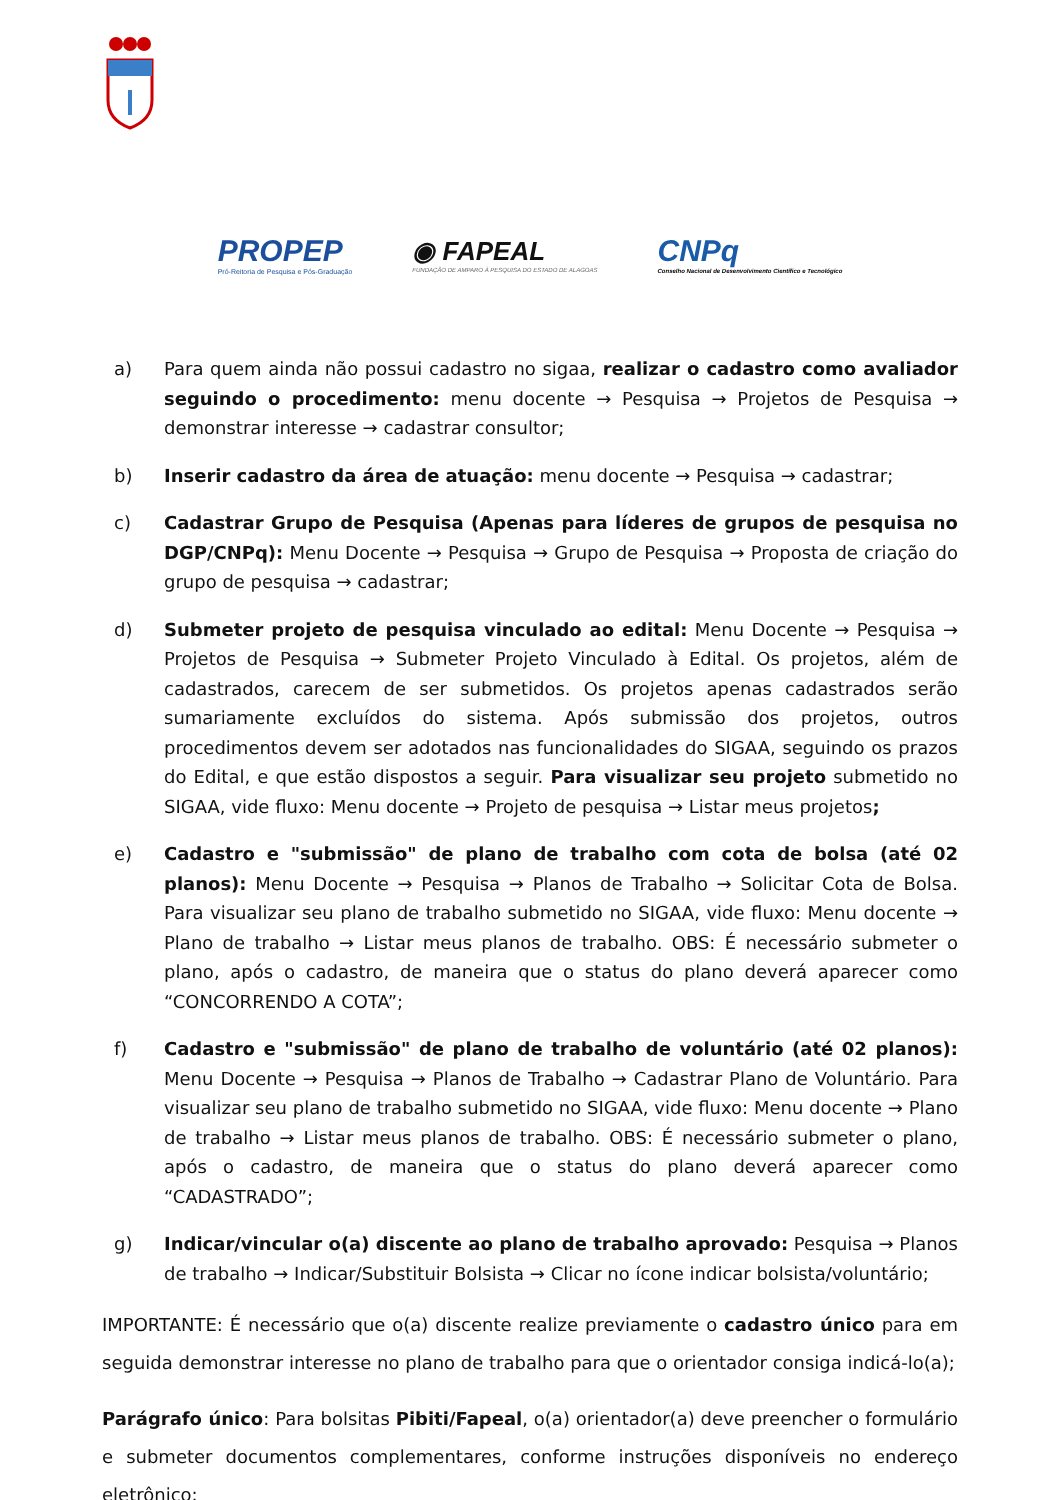PROPEP
Pró-Reitoria de Pesquisa e Pós-Graduação
◉ FAPEAL
FUNDAÇÃO DE AMPARO À PESQUISA DO ESTADO DE ALAGOAS
CNPq
Conselho Nacional de Desenvolvimento Científico e Tecnológico
a) Para quem ainda não possui cadastro no sigaa, realizar o cadastro como avaliador seguindo o procedimento: menu docente → Pesquisa → Projetos de Pesquisa → demonstrar interesse → cadastrar consultor;
b) Inserir cadastro da área de atuação: menu docente → Pesquisa → cadastrar;
c) Cadastrar Grupo de Pesquisa (Apenas para líderes de grupos de pesquisa no DGP/CNPq): Menu Docente → Pesquisa → Grupo de Pesquisa → Proposta de criação do grupo de pesquisa → cadastrar;
d) Submeter projeto de pesquisa vinculado ao edital: Menu Docente → Pesquisa → Projetos de Pesquisa → Submeter Projeto Vinculado à Edital. Os projetos, além de cadastrados, carecem de ser submetidos. Os projetos apenas cadastrados serão sumariamente excluídos do sistema. Após submissão dos projetos, outros procedimentos devem ser adotados nas funcionalidades do SIGAA, seguindo os prazos do Edital, e que estão dispostos a seguir. Para visualizar seu projeto submetido no SIGAA, vide fluxo: Menu docente → Projeto de pesquisa → Listar meus projetos;
e) Cadastro e "submissão" de plano de trabalho com cota de bolsa (até 02 planos): Menu Docente → Pesquisa → Planos de Trabalho → Solicitar Cota de Bolsa. Para visualizar seu plano de trabalho submetido no SIGAA, vide fluxo: Menu docente → Plano de trabalho → Listar meus planos de trabalho. OBS: É necessário submeter o plano, após o cadastro, de maneira que o status do plano deverá aparecer como “CONCORRENDO A COTA”;
f) Cadastro e "submissão" de plano de trabalho de voluntário (até 02 planos): Menu Docente → Pesquisa → Planos de Trabalho → Cadastrar Plano de Voluntário. Para visualizar seu plano de trabalho submetido no SIGAA, vide fluxo: Menu docente → Plano de trabalho → Listar meus planos de trabalho. OBS: É necessário submeter o plano, após o cadastro, de maneira que o status do plano deverá aparecer como “CADASTRADO”;
g) Indicar/vincular o(a) discente ao plano de trabalho aprovado: Pesquisa → Planos de trabalho → Indicar/Substituir Bolsista → Clicar no ícone indicar bolsista/voluntário;
IMPORTANTE: É necessário que o(a) discente realize previamente o cadastro único para em seguida demonstrar interesse no plano de trabalho para que o orientador consiga indicá-lo(a);
Parágrafo único: Para bolsitas Pibiti/Fapeal, o(a) orientador(a) deve preencher o formulário e submeter documentos complementares, conforme instruções disponíveis no endereço eletrônico: